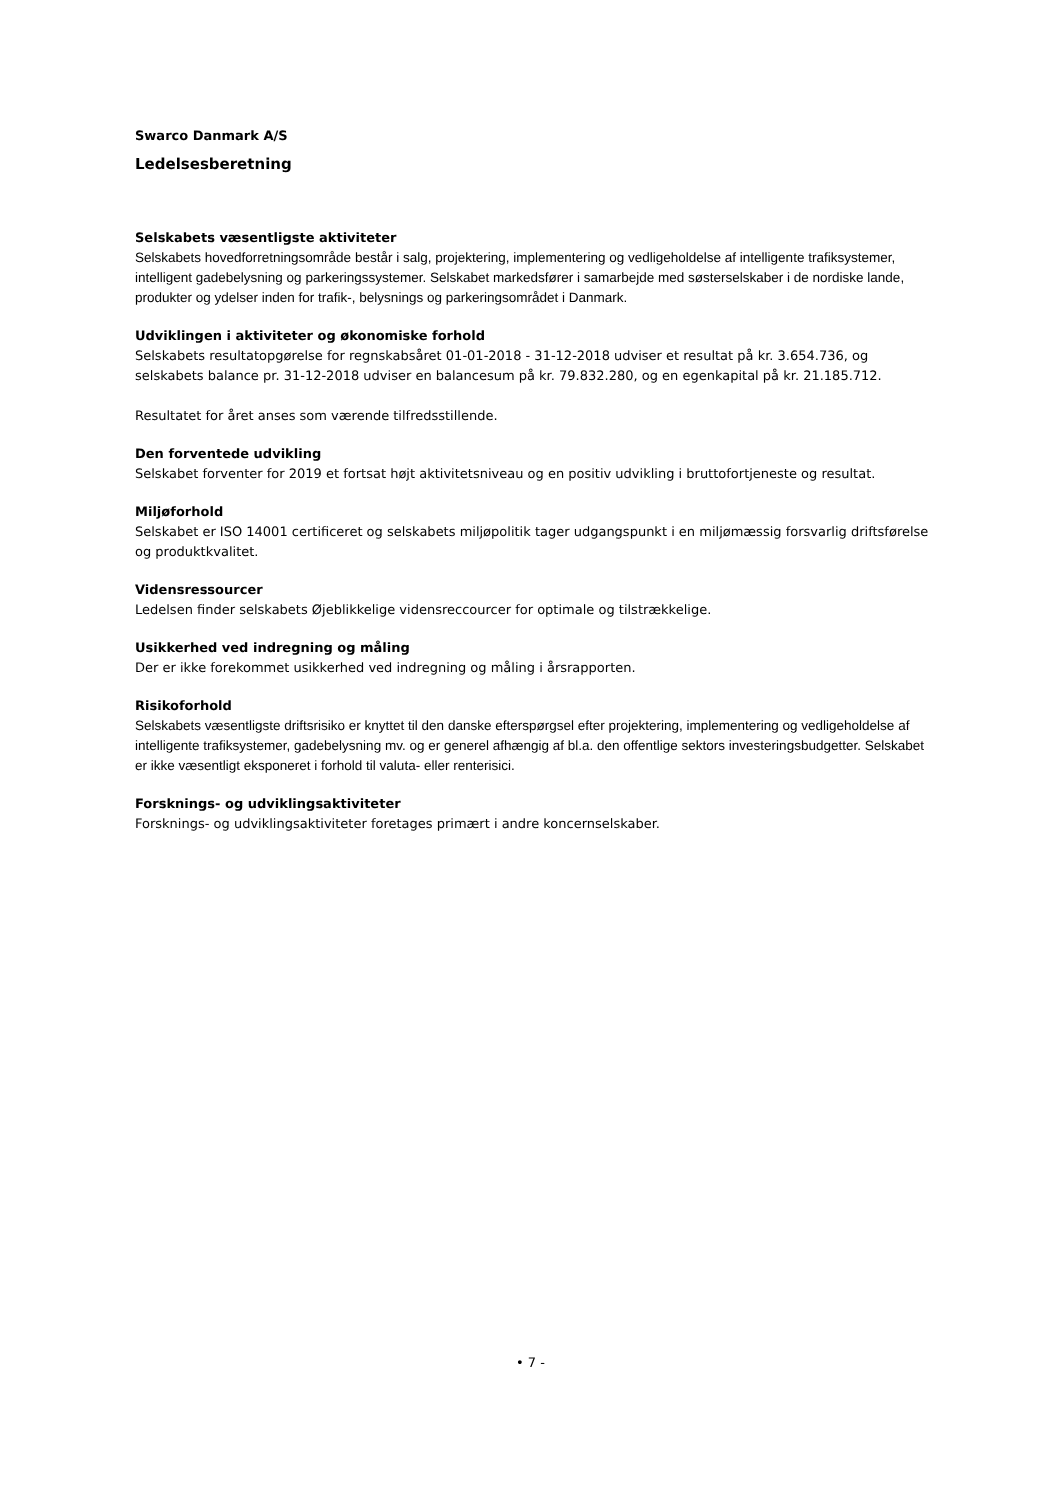Swarco Danmark A/S
Ledelsesberetning
Selskabets væsentligste aktiviteter
Selskabets hovedforretningsområde består i salg, projektering, implementering og vedligeholdelse af intelligente trafiksystemer, intelligent gadebelysning og parkeringssystemer. Selskabet markedsfører i samarbejde med søsterselskaber i de nordiske lande, produkter og ydelser inden for trafik-, belysnings og parkeringsområdet i Danmark.
Udviklingen i aktiviteter og økonomiske forhold
Selskabets resultatopgørelse for regnskabsåret 01-01-2018 - 31-12-2018 udviser et resultat på kr. 3.654.736, og selskabets balance pr. 31-12-2018 udviser en balancesum på kr. 79.832.280, og en egenkapital på kr. 21.185.712.
Resultatet for året anses som værende tilfredsstillende.
Den forventede udvikling
Selskabet forventer for 2019 et fortsat højt aktivitetsniveau og en positiv udvikling i bruttofortjeneste og resultat.
Miljøforhold
Selskabet er ISO 14001 certificeret og selskabets miljøpolitik tager udgangspunkt i en miljømæssig forsvarlig driftsførelse og produktkvalitet.
Vidensressourcer
Ledelsen finder selskabets Øjeblikkelige vidensreccourcer for optimale og tilstrækkelige.
Usikkerhed ved indregning og måling
Der er ikke forekommet usikkerhed ved indregning og måling i årsrapporten.
Risikoforhold
Selskabets væsentligste driftsrisiko er knyttet til den danske efterspørgsel efter projektering, implementering og vedligeholdelse af intelligente trafiksystemer, gadebelysning mv. og er generel afhængig af bl.a. den offentlige sektors investeringsbudgetter. Selskabet er ikke væsentligt eksponeret i forhold til valuta- eller renterisici.
Forsknings- og udviklingsaktiviteter
Forsknings- og udviklingsaktiviteter foretages primært i andre koncernselskaber.
• 7 -